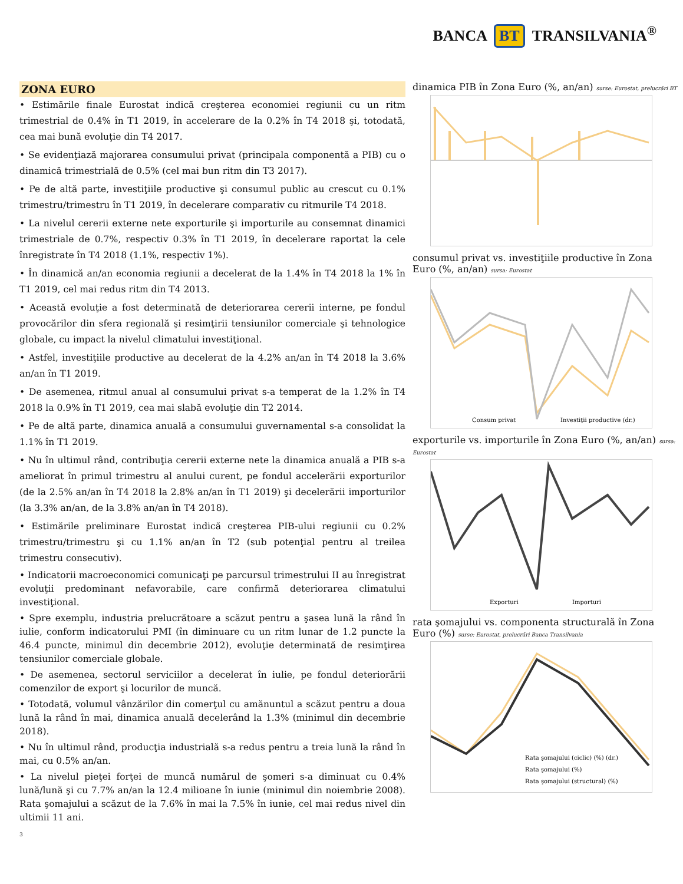BANCA BT TRANSILVANIA<sup>®</sup>
ZONA EURO
• Estimările finale Eurostat indică creşterea economiei regiunii cu un ritm trimestrial de 0.4% în T1 2019, în accelerare de la 0.2% în T4 2018 şi, totodată, cea mai bună evoluţie din T4 2017.
• Se evidenţiază majorarea consumului privat (principala componentă a PIB) cu o dinamică trimestrială de 0.5% (cel mai bun ritm din T3 2017).
• Pe de altă parte, investiţiile productive şi consumul public au crescut cu 0.1% trimestru/trimestru în T1 2019, în decelerare comparativ cu ritmurile T4 2018.
• La nivelul cererii externe nete exporturile şi importurile au consemnat dinamici trimestriale de 0.7%, respectiv 0.3% în T1 2019, în decelerare raportat la cele înregistrate în T4 2018 (1.1%, respectiv 1%).
• În dinamică an/an economia regiunii a decelerat de la 1.4% în T4 2018 la 1% în T1 2019, cel mai redus ritm din T4 2013.
• Această evoluţie a fost determinată de deteriorarea cererii interne, pe fondul provocărilor din sfera regională şi resimţirii tensiunilor comerciale şi tehnologice globale, cu impact la nivelul climatului investiţional.
• Astfel, investiţiile productive au decelerat de la 4.2% an/an în T4 2018 la 3.6% an/an în T1 2019.
• De asemenea, ritmul anual al consumului privat s-a temperat de la 1.2% în T4 2018 la 0.9% în T1 2019, cea mai slabă evoluţie din T2 2014.
• Pe de altă parte, dinamica anuală a consumului guvernamental s-a consolidat la 1.1% în T1 2019.
• Nu în ultimul rând, contribuţia cererii externe nete la dinamica anuală a PIB s-a ameliorat în primul trimestru al anului curent, pe fondul accelerării exporturilor (de la 2.5% an/an în T4 2018 la 2.8% an/an în T1 2019) şi decelerării importurilor (la 3.3% an/an, de la 3.8% an/an în T4 2018).
• Estimările preliminare Eurostat indică creşterea PIB-ului regiunii cu 0.2% trimestru/trimestru şi cu 1.1% an/an în T2 (sub potenţial pentru al treilea trimestru consecutiv).
• Indicatorii macroeconomici comunicaţi pe parcursul trimestrului II au înregistrat evoluţii predominant nefavorabile, care confirmă deteriorarea climatului investiţional.
• Spre exemplu, industria prelucrătoare a scăzut pentru a şasea lună la rând în iulie, conform indicatorului PMI (în diminuare cu un ritm lunar de 1.2 puncte la 46.4 puncte, minimul din decembrie 2012), evoluţie determinată de resimţirea tensiunilor comerciale globale.
• De asemenea, sectorul serviciilor a decelerat în iulie, pe fondul deteriorării comenzilor de export şi locurilor de muncă.
• Totodată, volumul vânzărilor din comerţul cu amănuntul a scăzut pentru a doua lună la rând în mai, dinamica anuală decelerând la 1.3% (minimul din decembrie 2018).
• Nu în ultimul rând, producţia industrială s-a redus pentru a treia lună la rând în mai, cu 0.5% an/an.
• La nivelul pieţei forţei de muncă numărul de şomeri s-a diminuat cu 0.4% lună/lună şi cu 7.7% an/an la 12.4 milioane în iunie (minimul din noiembrie 2008). Rata şomajului a scăzut de la 7.6% în mai la 7.5% în iunie, cel mai redus nivel din ultimii 11 ani.
3
dinamica PIB în Zona Euro (%, an/an) surse: Eurostat, prelucrări BT
consumul privat vs. investiţiile productive în Zona Euro (%, an/an) sursa: Eurostat
Consum privat
Investiţii productive (dr.)
exporturile vs. importurile în Zona Euro (%, an/an) sursa: Eurostat
Exporturi
Importuri
rata şomajului vs. componenta structurală în Zona Euro (%) surse: Eurostat, prelucrări Banca Transilvania
Rata şomajului (ciclic) (%) (dr.)
Rata şomajului (%)
Rata şomajului (structural) (%)